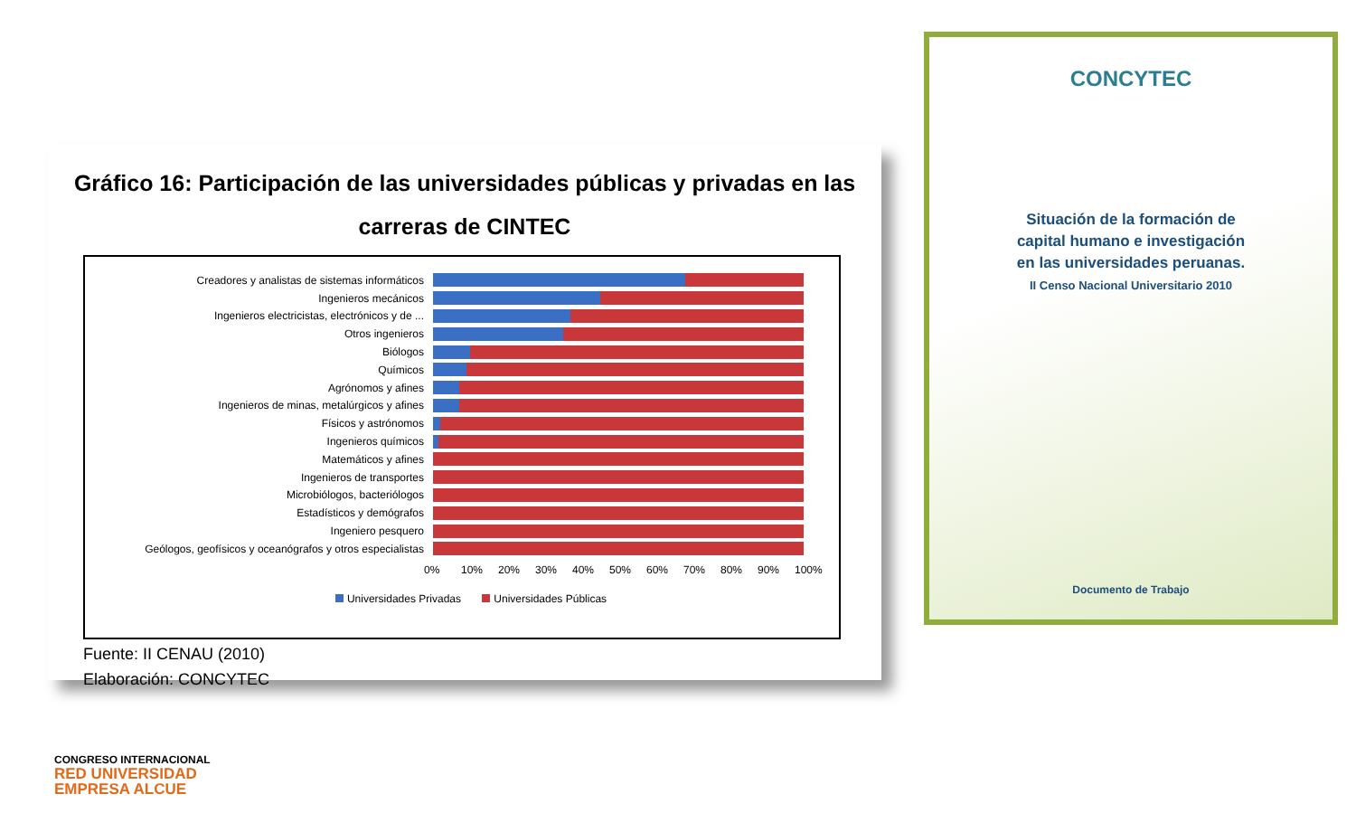Gráfico 16: Participación de las universidades públicas y privadas en las carreras de CINTEC
Creadores y analistas de sistemas informáticos
Ingenieros mecánicos
Ingenieros electricistas, electrónicos y de ...
Otros ingenieros
Biólogos
Químicos
Agrónomos y afines
Ingenieros de minas, metalúrgicos y afines
Físicos y astrónomos
Ingenieros químicos
Matemáticos y afines
Ingenieros de transportes
Microbiólogos, bacteriólogos
Estadísticos y demógrafos
Ingeniero pesquero
Geólogos, geofísicos y oceanógrafos y otros especialistas
0% 10% 20% 30% 40% 50% 60% 70% 80% 90% 100%
Universidades Privadas Universidades Públicas
Fuente: II CENAU (2010)
Elaboración: CONCYTEC
CONCYTEC
Situación de la formación de
capital humano e investigación
en las universidades peruanas.
II Censo Nacional Universitario 2010
Documento de Trabajo
CONGRESO INTERNACIONAL
RED UNIVERSIDAD
EMPRESA ALCUE